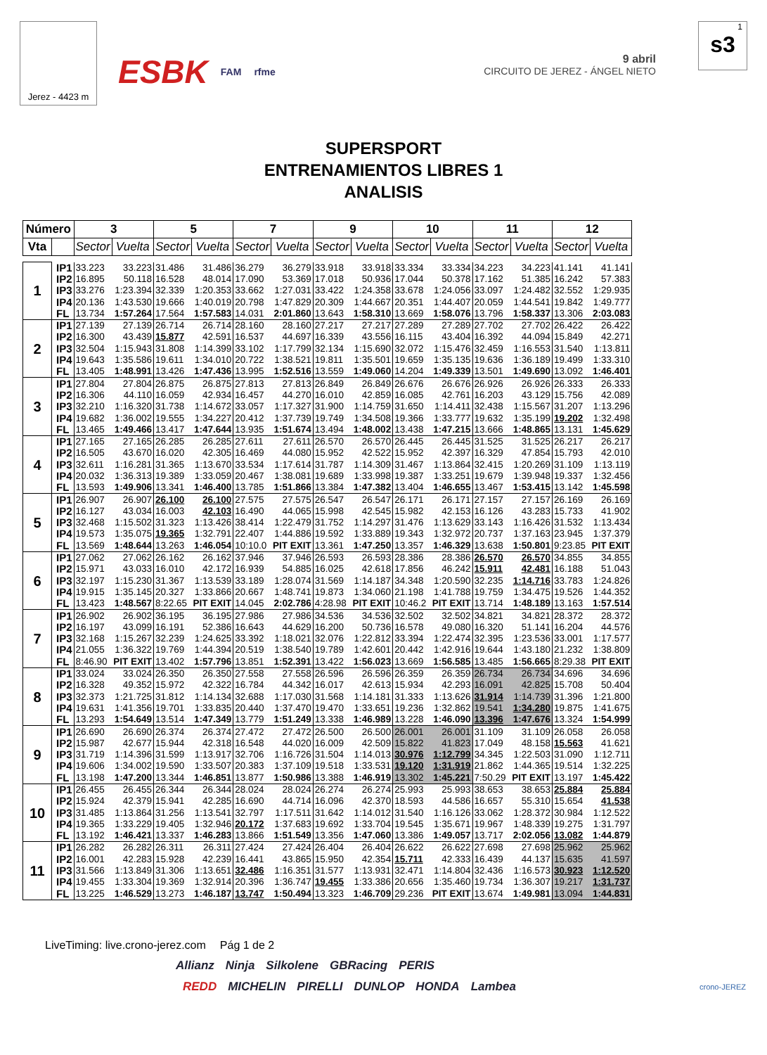Jerez - 4423 m
ESBK FAM rfme 9 abril
CIRCUITO DE JEREZ - ÁNGEL NIETO
1
s3
SUPERSPORT
ENTRENAMIENTOS LIBRES 1
ANALISIS
| Número | | 3 | | 5 | | 7 | | 9 | | 10 | | 11 | | 12 | |
| --- | --- | --- | --- | --- | --- | --- | --- | --- | --- | --- | --- | --- | --- | --- | --- |
| Vta | | Sector | Vuelta | Sector | Vuelta | Sector | Vuelta | Sector | Vuelta | Sector | Vuelta | Sector | Vuelta | Sector | Vuelta |
| 1 | IP1 | 33.223 | 33.223 | 31.486 | 31.486 | 36.279 | 36.279 | 33.918 | 33.918 | 33.334 | 33.334 | 34.223 | 34.223 | 41.141 | 41.141 |
| | IP2 | 16.895 | 50.118 | 16.528 | 48.014 | 17.090 | 53.369 | 17.018 | 50.936 | 17.044 | 50.378 | 17.162 | 51.385 | 16.242 | 57.383 |
| | IP3 | 33.276 | 1:23.394 | 32.339 | 1:20.353 | 33.662 | 1:27.031 | 33.422 | 1:24.358 | 33.678 | 1:24.056 | 33.097 | 1:24.482 | 32.552 | 1:29.935 |
| | IP4 | 20.136 | 1:43.530 | 19.666 | 1:40.019 | 20.798 | 1:47.829 | 20.309 | 1:44.667 | 20.351 | 1:44.407 | 20.059 | 1:44.541 | 19.842 | 1:49.777 |
| | FL | 13.734 | 1:57.264 | 17.564 | 1:57.583 | 14.031 | 2:01.860 | 13.643 | 1:58.310 | 13.669 | 1:58.076 | 13.796 | 1:58.337 | 13.306 | 2:03.083 |
| 2 | IP1 | 27.139 | 27.139 | 26.714 | 26.714 | 28.160 | 28.160 | 27.217 | 27.217 | 27.289 | 27.289 | 27.702 | 27.702 | 26.422 | 26.422 |
| | IP2 | 16.300 | 43.439 | 15.877 | 42.591 | 16.537 | 44.697 | 16.339 | 43.556 | 16.115 | 43.404 | 16.392 | 44.094 | 15.849 | 42.271 |
| | IP3 | 32.504 | 1:15.943 | 31.808 | 1:14.399 | 33.102 | 1:17.799 | 32.134 | 1:15.690 | 32.072 | 1:15.476 | 32.459 | 1:16.553 | 31.540 | 1:13.811 |
| | IP4 | 19.643 | 1:35.586 | 19.611 | 1:34.010 | 20.722 | 1:38.521 | 19.811 | 1:35.501 | 19.659 | 1:35.135 | 19.636 | 1:36.189 | 19.499 | 1:33.310 |
| | FL | 13.405 | 1:48.991 | 13.426 | 1:47.436 | 13.995 | 1:52.516 | 13.559 | 1:49.060 | 14.204 | 1:49.339 | 13.501 | 1:49.690 | 13.092 | 1:46.401 |
| 3 | IP1 | 27.804 | 27.804 | 26.875 | 26.875 | 27.813 | 27.813 | 26.849 | 26.849 | 26.676 | 26.676 | 26.926 | 26.926 | 26.333 | 26.333 |
| | IP2 | 16.306 | 44.110 | 16.059 | 42.934 | 16.457 | 44.270 | 16.010 | 42.859 | 16.085 | 42.761 | 16.203 | 43.129 | 15.756 | 42.089 |
| | IP3 | 32.210 | 1:16.320 | 31.738 | 1:14.672 | 33.057 | 1:17.327 | 31.900 | 1:14.759 | 31.650 | 1:14.411 | 32.438 | 1:15.567 | 31.207 | 1:13.296 |
| | IP4 | 19.682 | 1:36.002 | 19.555 | 1:34.227 | 20.412 | 1:37.739 | 19.749 | 1:34.508 | 19.366 | 1:33.777 | 19.632 | 1:35.199 | 19.202 | 1:32.498 |
| | FL | 13.465 | 1:49.466 | 13.417 | 1:47.644 | 13.935 | 1:51.674 | 13.494 | 1:48.002 | 13.438 | 1:47.215 | 13.666 | 1:48.865 | 13.131 | 1:45.629 |
| 4 | IP1 | 27.165 | 27.165 | 26.285 | 26.285 | 27.611 | 27.611 | 26.570 | 26.570 | 26.445 | 26.445 | 31.525 | 31.525 | 26.217 | 26.217 |
| | IP2 | 16.505 | 43.670 | 16.020 | 42.305 | 16.469 | 44.080 | 15.952 | 42.522 | 15.952 | 42.397 | 16.329 | 47.854 | 15.793 | 42.010 |
| | IP3 | 32.611 | 1:16.281 | 31.365 | 1:13.670 | 33.534 | 1:17.614 | 31.787 | 1:14.309 | 31.467 | 1:13.864 | 32.415 | 1:20.269 | 31.109 | 1:13.119 |
| | IP4 | 20.032 | 1:36.313 | 19.389 | 1:33.059 | 20.467 | 1:38.081 | 19.689 | 1:33.998 | 19.387 | 1:33.251 | 19.679 | 1:39.948 | 19.337 | 1:32.456 |
| | FL | 13.593 | 1:49.906 | 13.341 | 1:46.400 | 13.785 | 1:51.866 | 13.384 | 1:47.382 | 13.404 | 1:46.655 | 13.467 | 1:53.415 | 13.142 | 1:45.598 |
| 5 | IP1 | 26.907 | 26.907 | 26.100 | 26.100 | 27.575 | 27.575 | 26.547 | 26.547 | 26.171 | 26.171 | 27.157 | 27.157 | 26.169 | 26.169 |
| | IP2 | 16.127 | 43.034 | 16.003 | 42.103 | 16.490 | 44.065 | 15.998 | 42.545 | 15.982 | 42.153 | 16.126 | 43.283 | 15.733 | 41.902 |
| | IP3 | 32.468 | 1:15.502 | 31.323 | 1:13.426 | 38.414 | 1:22.479 | 31.752 | 1:14.297 | 31.476 | 1:13.629 | 33.143 | 1:16.426 | 31.532 | 1:13.434 |
| | IP4 | 19.573 | 1:35.075 | 19.365 | 1:32.791 | 22.407 | 1:44.886 | 19.592 | 1:33.889 | 19.343 | 1:32.972 | 20.737 | 1:37.163 | 23.945 | 1:37.379 |
| | FL | 13.569 | 1:48.644 | 13.263 | 1:46.054 | 10:10.0 | PIT EXIT | 13.361 | 1:47.250 | 13.357 | 1:46.329 | 13.638 | 1:50.801 | 9:23.85 | PIT EXIT |
| 6 | IP1 | 27.062 | 27.062 | 26.162 | 26.162 | 37.946 | 37.946 | 26.593 | 26.593 | 28.386 | 28.386 | 26.570 | 26.570 | 34.855 | 34.855 |
| | IP2 | 15.971 | 43.033 | 16.010 | 42.172 | 16.939 | 54.885 | 16.025 | 42.618 | 17.856 | 46.242 | 15.911 | 42.481 | 16.188 | 51.043 |
| | IP3 | 32.197 | 1:15.230 | 31.367 | 1:13.539 | 33.189 | 1:28.074 | 31.569 | 1:14.187 | 34.348 | 1:20.590 | 32.235 | 1:14.716 | 33.783 | 1:24.826 |
| | IP4 | 19.915 | 1:35.145 | 20.327 | 1:33.866 | 20.667 | 1:48.741 | 19.873 | 1:34.060 | 21.198 | 1:41.788 | 19.759 | 1:34.475 | 19.526 | 1:44.352 |
| | FL | 13.423 | 1:48.567 | 8:22.65 | PIT EXIT | 14.045 | 2:02.786 | 4:28.98 | PIT EXIT | 10:46.2 | PIT EXIT | 13.714 | 1:48.189 | 13.163 | 1:57.514 |
| 7 | IP1 | 26.902 | 26.902 | 36.195 | 36.195 | 27.986 | 27.986 | 34.536 | 34.536 | 32.502 | 32.502 | 34.821 | 34.821 | 28.372 | 28.372 |
| | IP2 | 16.197 | 43.099 | 16.191 | 52.386 | 16.643 | 44.629 | 16.200 | 50.736 | 16.578 | 49.080 | 16.320 | 51.141 | 16.204 | 44.576 |
| | IP3 | 32.168 | 1:15.267 | 32.239 | 1:24.625 | 33.392 | 1:18.021 | 32.076 | 1:22.812 | 33.394 | 1:22.474 | 32.395 | 1:23.536 | 33.001 | 1:17.577 |
| | IP4 | 21.055 | 1:36.322 | 19.769 | 1:44.394 | 20.519 | 1:38.540 | 19.789 | 1:42.601 | 20.442 | 1:42.916 | 19.644 | 1:43.180 | 21.232 | 1:38.809 |
| | FL | 8:46.90 | PIT EXIT | 13.402 | 1:57.796 | 13.851 | 1:52.391 | 13.422 | 1:56.023 | 13.669 | 1:56.585 | 13.485 | 1:56.665 | 8:29.38 | PIT EXIT |
| 8 | IP1 | 33.024 | 33.024 | 26.350 | 26.350 | 27.558 | 27.558 | 26.596 | 26.596 | 26.359 | 26.359 | 26.734 | 26.734 | 34.696 | 34.696 |
| | IP2 | 16.328 | 49.352 | 15.972 | 42.322 | 16.784 | 44.342 | 16.017 | 42.613 | 15.934 | 42.293 | 16.091 | 42.825 | 15.708 | 50.404 |
| | IP3 | 32.373 | 1:21.725 | 31.812 | 1:14.134 | 32.688 | 1:17.030 | 31.568 | 1:14.181 | 31.333 | 1:13.626 | 31.914 | 1:14.739 | 31.396 | 1:21.800 |
| | IP4 | 19.631 | 1:41.356 | 19.701 | 1:33.835 | 20.440 | 1:37.470 | 19.470 | 1:33.651 | 19.236 | 1:32.862 | 19.541 | 1:34.280 | 19.875 | 1:41.675 |
| | FL | 13.293 | 1:54.649 | 13.514 | 1:47.349 | 13.779 | 1:51.249 | 13.338 | 1:46.989 | 13.228 | 1:46.090 | 13.396 | 1:47.676 | 13.324 | 1:54.999 |
| 9 | IP1 | 26.690 | 26.690 | 26.374 | 26.374 | 27.472 | 27.472 | 26.500 | 26.500 | 26.001 | 26.001 | 31.109 | 31.109 | 26.058 | 26.058 |
| | IP2 | 15.987 | 42.677 | 15.944 | 42.318 | 16.548 | 44.020 | 16.009 | 42.509 | 15.822 | 41.823 | 17.049 | 48.158 | 15.563 | 41.621 |
| | IP3 | 31.719 | 1:14.396 | 31.599 | 1:13.917 | 32.706 | 1:16.726 | 31.504 | 1:14.013 | 30.976 | 1:12.799 | 34.345 | 1:22.503 | 31.090 | 1:12.711 |
| | IP4 | 19.606 | 1:34.002 | 19.590 | 1:33.507 | 20.383 | 1:37.109 | 19.518 | 1:33.531 | 19.120 | 1:31.919 | 21.862 | 1:44.365 | 19.514 | 1:32.225 |
| | FL | 13.198 | 1:47.200 | 13.344 | 1:46.851 | 13.877 | 1:50.986 | 13.388 | 1:46.919 | 13.302 | 1:45.221 | 7:50.29 | PIT EXIT | 13.197 | 1:45.422 |
| 10 | IP1 | 26.455 | 26.455 | 26.344 | 26.344 | 28.024 | 28.024 | 26.274 | 26.274 | 25.993 | 25.993 | 38.653 | 38.653 | 25.884 | 25.884 |
| | IP2 | 15.924 | 42.379 | 15.941 | 42.285 | 16.690 | 44.714 | 16.096 | 42.370 | 18.593 | 44.586 | 16.657 | 55.310 | 15.654 | 41.538 |
| | IP3 | 31.485 | 1:13.864 | 31.256 | 1:13.541 | 32.797 | 1:17.511 | 31.642 | 1:14.012 | 31.540 | 1:16.126 | 33.062 | 1:28.372 | 30.984 | 1:12.522 |
| | IP4 | 19.365 | 1:33.229 | 19.405 | 1:32.946 | 20.172 | 1:37.683 | 19.692 | 1:33.704 | 19.545 | 1:35.671 | 19.967 | 1:48.339 | 19.275 | 1:31.797 |
| | FL | 13.192 | 1:46.421 | 13.337 | 1:46.283 | 13.866 | 1:51.549 | 13.356 | 1:47.060 | 13.386 | 1:49.057 | 13.717 | 2:02.056 | 13.082 | 1:44.879 |
| 11 | IP1 | 26.282 | 26.282 | 26.311 | 26.311 | 27.424 | 27.424 | 26.404 | 26.404 | 26.622 | 26.622 | 27.698 | 27.698 | 25.962 | 25.962 |
| | IP2 | 16.001 | 42.283 | 15.928 | 42.239 | 16.441 | 43.865 | 15.950 | 42.354 | 15.711 | 42.333 | 16.439 | 44.137 | 15.635 | 41.597 |
| | IP3 | 31.566 | 1:13.849 | 31.306 | 1:13.651 | 32.486 | 1:16.351 | 31.577 | 1:13.931 | 32.471 | 1:14.804 | 32.436 | 1:16.573 | 30.923 | 1:12.520 |
| | IP4 | 19.455 | 1:33.304 | 19.369 | 1:32.914 | 20.396 | 1:36.747 | 19.455 | 1:33.386 | 20.656 | 1:35.460 | 19.734 | 1:36.307 | 19.217 | 1:31.737 |
| | FL | 13.225 | 1:46.529 | 13.273 | 1:46.187 | 13.747 | 1:50.494 | 13.323 | 1:46.709 | 29.236 | PIT EXIT | 13.674 | 1:49.981 | 13.094 | 1:44.831 |
LiveTiming: live.crono-jerez.com
Pág 1 de 2
Allianz Ninja Silkolene GBRacing PERIS
REDD MICHELIN PIRELLI DUNLOP HONDA Lambea
crono-JEREZ